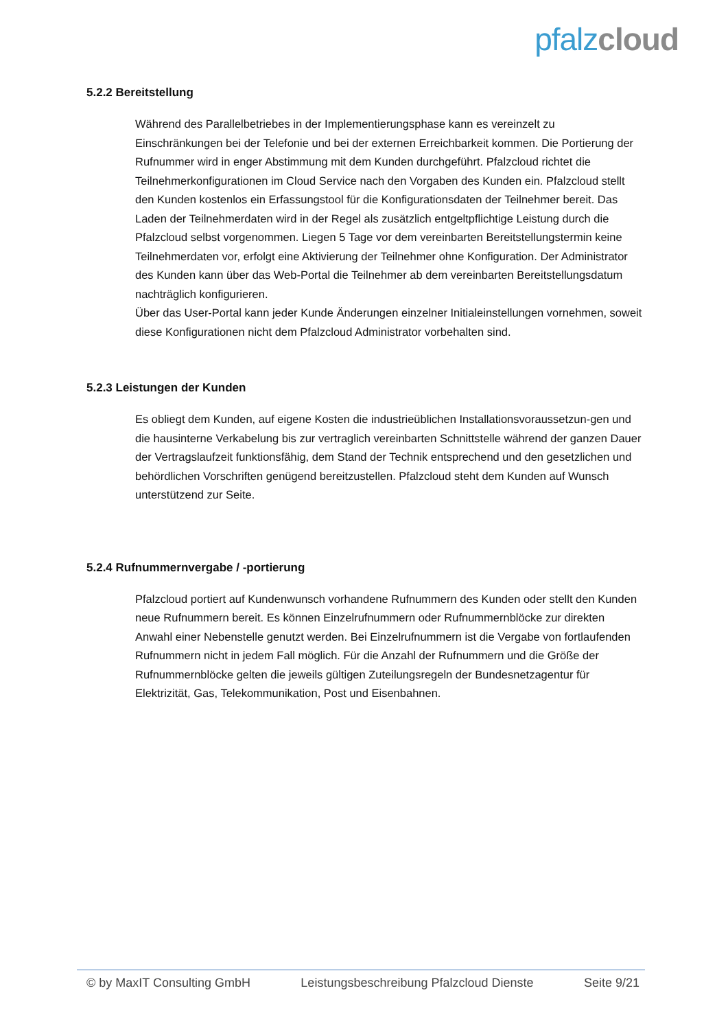pfalz cloud
5.2.2 Bereitstellung
Während des Parallelbetriebes in der Implementierungsphase kann es vereinzelt zu Einschränkungen bei der Telefonie und bei der externen Erreichbarkeit kommen. Die Portierung der Rufnummer wird in enger Abstimmung mit dem Kunden durchgeführt. Pfalzcloud richtet die Teilnehmerkonfigurationen im Cloud Service nach den Vorgaben des Kunden ein. Pfalzcloud stellt den Kunden kostenlos ein Erfassungstool für die Konfigurationsdaten der Teilnehmer bereit. Das Laden der Teilnehmerdaten wird in der Regel als zusätzlich entgeltpflichtige Leistung durch die Pfalzcloud selbst vorgenommen. Liegen 5 Tage vor dem vereinbarten Bereitstellungstermin keine Teilnehmerdaten vor, erfolgt eine Aktivierung der Teilnehmer ohne Konfiguration. Der Administrator des Kunden kann über das Web-Portal die Teilnehmer ab dem vereinbarten Bereitstellungsdatum nachträglich konfigurieren.
Über das User-Portal kann jeder Kunde Änderungen einzelner Initialeinstellungen vornehmen, soweit diese Konfigurationen nicht dem Pfalzcloud Administrator vorbehalten sind.
5.2.3 Leistungen der Kunden
Es obliegt dem Kunden, auf eigene Kosten die industrieüblichen Installationsvoraussetzun-gen und die hausinterne Verkabelung bis zur vertraglich vereinbarten Schnittstelle während der ganzen Dauer der Vertragslaufzeit funktionsfähig, dem Stand der Technik entsprechend und den gesetzlichen und behördlichen Vorschriften genügend bereitzustellen. Pfalzcloud steht dem Kunden auf Wunsch unterstützend zur Seite.
5.2.4 Rufnummernvergabe / -portierung
Pfalzcloud portiert auf Kundenwunsch vorhandene Rufnummern des Kunden oder stellt den Kunden neue Rufnummern bereit. Es können Einzelrufnummern oder Rufnummernblöcke zur direkten Anwahl einer Nebenstelle genutzt werden. Bei Einzelrufnummern ist die Vergabe von fortlaufenden Rufnummern nicht in jedem Fall möglich. Für die Anzahl der Rufnummern und die Größe der Rufnummernblöcke gelten die jeweils gültigen Zuteilungsregeln der Bundesnetzagentur für Elektrizität, Gas, Telekommunikation, Post und Eisenbahnen.
© by MaxIT Consulting GmbH Leistungsbeschreibung Pfalzcloud Dienste Seite 9/21